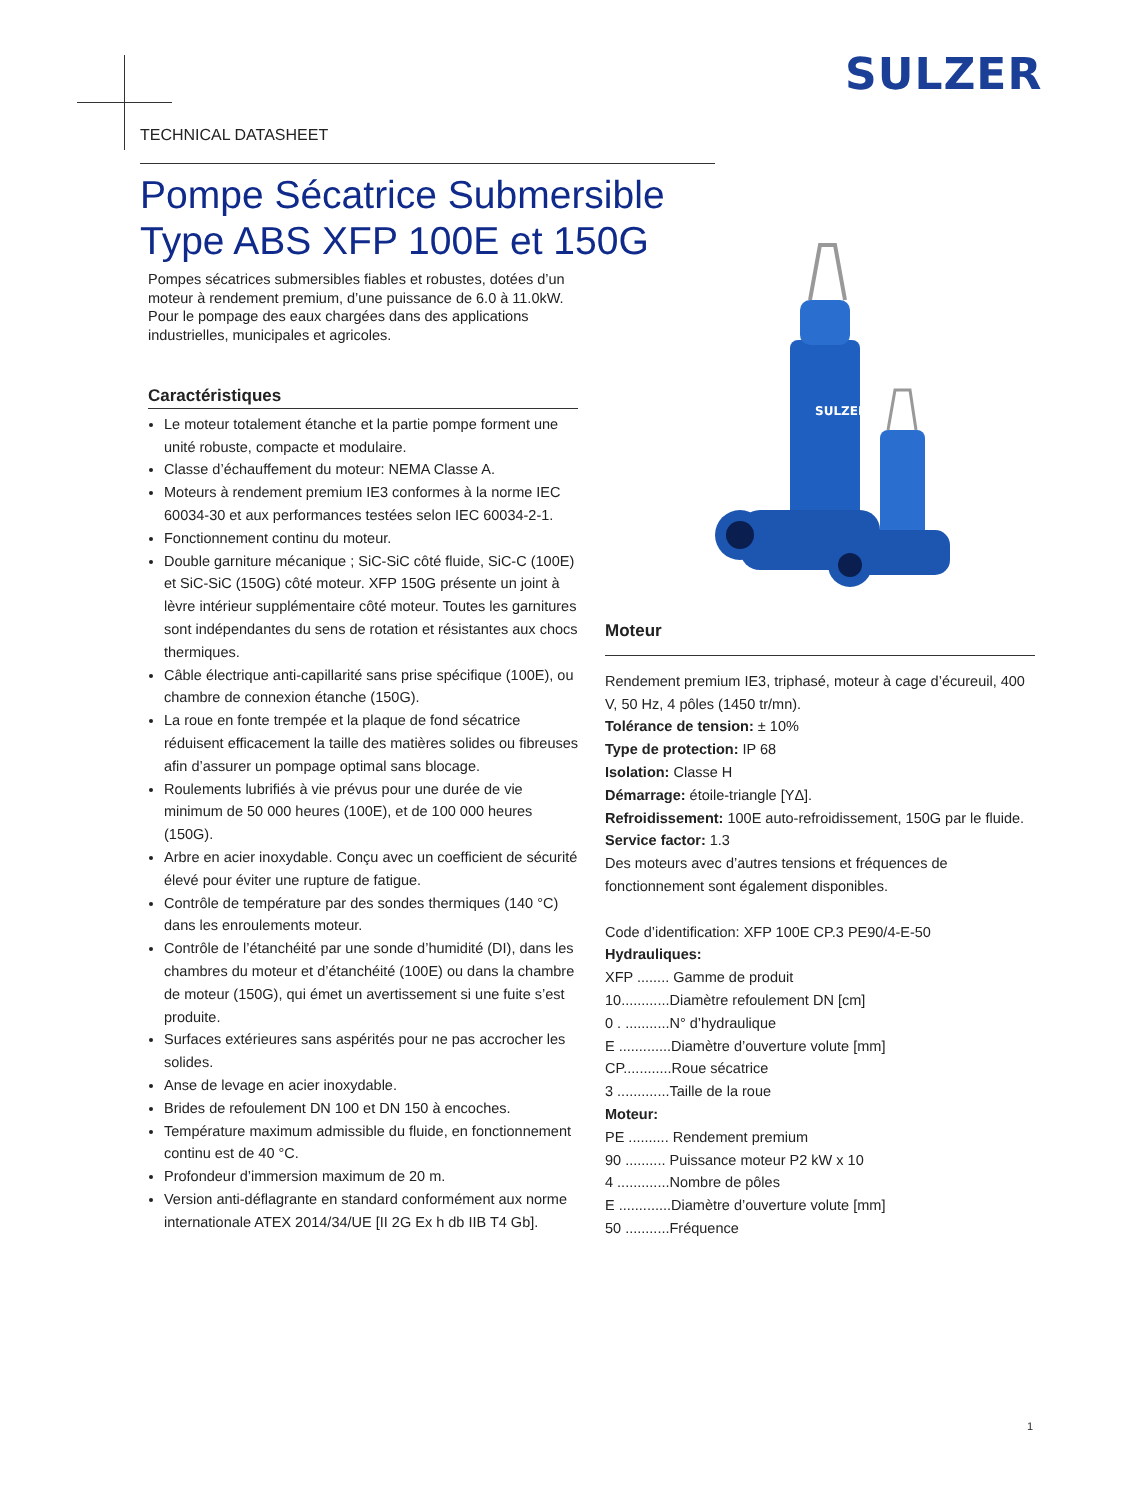SULZER
TECHNICAL DATASHEET
Pompe Sécatrice Submersible
Type ABS XFP 100E et 150G
Pompes sécatrices submersibles fiables et robustes, dotées d’un moteur à rendement premium, d’une puissance de 6.0 à 11.0kW. Pour le pompage des eaux chargées dans des applications industrielles, municipales et agricoles.
SULZER
Caractéristiques
Le moteur totalement étanche et la partie pompe forment une unité robuste, compacte et modulaire.
Classe d’échauffement du moteur: NEMA Classe A.
Moteurs à rendement premium IE3 conformes à la norme IEC 60034-30 et aux performances testées selon IEC 60034-2-1.
Fonctionnement continu du moteur.
Double garniture mécanique ; SiC-SiC côté fluide, SiC-C (100E) et SiC-SiC (150G) côté moteur. XFP 150G présente un joint à lèvre intérieur supplémentaire côté moteur. Toutes les garnitures sont indépendantes du sens de rotation et résistantes aux chocs thermiques.
Câble électrique anti-capillarité sans prise spécifique (100E), ou chambre de connexion étanche (150G).
La roue en fonte trempée et la plaque de fond sécatrice réduisent efficacement la taille des matières solides ou fibreuses afin d’assurer un pompage optimal sans blocage.
Roulements lubrifiés à vie prévus pour une durée de vie minimum de 50 000 heures (100E), et de 100 000 heures (150G).
Arbre en acier inoxydable. Conçu avec un coefficient de sécurité élevé pour éviter une rupture de fatigue.
Contrôle de température par des sondes thermiques (140 °C) dans les enroulements moteur.
Contrôle de l’étanchéité par une sonde d’humidité (DI), dans les chambres du moteur et d’étanchéité (100E) ou dans la chambre de moteur (150G), qui émet un avertissement si une fuite s’est produite.
Surfaces extérieures sans aspérités pour ne pas accrocher les solides.
Anse de levage en acier inoxydable.
Brides de refoulement DN 100 et DN 150 à encoches.
Température maximum admissible du fluide, en fonctionnement continu est de 40 °C.
Profondeur d’immersion maximum de 20 m.
Version anti-déflagrante en standard conformément aux norme internationale ATEX 2014/34/UE [II 2G Ex h db IIB T4 Gb].
Moteur
Rendement premium IE3, triphasé, moteur à cage d’écureuil, 400 V, 50 Hz, 4 pôles (1450 tr/mn).
Tolérance de tension: ± 10%
Type de protection: IP 68
Isolation: Classe H
Démarrage: étoile-triangle [YΔ].
Refroidissement: 100E auto-refroidissement, 150G par le fluide.
Service factor: 1.3
Des moteurs avec d’autres tensions et fréquences de fonctionnement sont également disponibles.
Code d’identification: XFP 100E CP.3 PE90/4-E-50
Hydrauliques:
XFP ........ Gamme de produit
10............Diamètre refoulement DN [cm]
0 . ...........N° d’hydraulique
E .............Diamètre d’ouverture volute [mm]
CP............Roue sécatrice
3 .............Taille de la roue
Moteur:
PE .......... Rendement premium
90 .......... Puissance moteur P2 kW x 10
4 .............Nombre de pôles
E .............Diamètre d’ouverture volute [mm]
50 ...........Fréquence
1